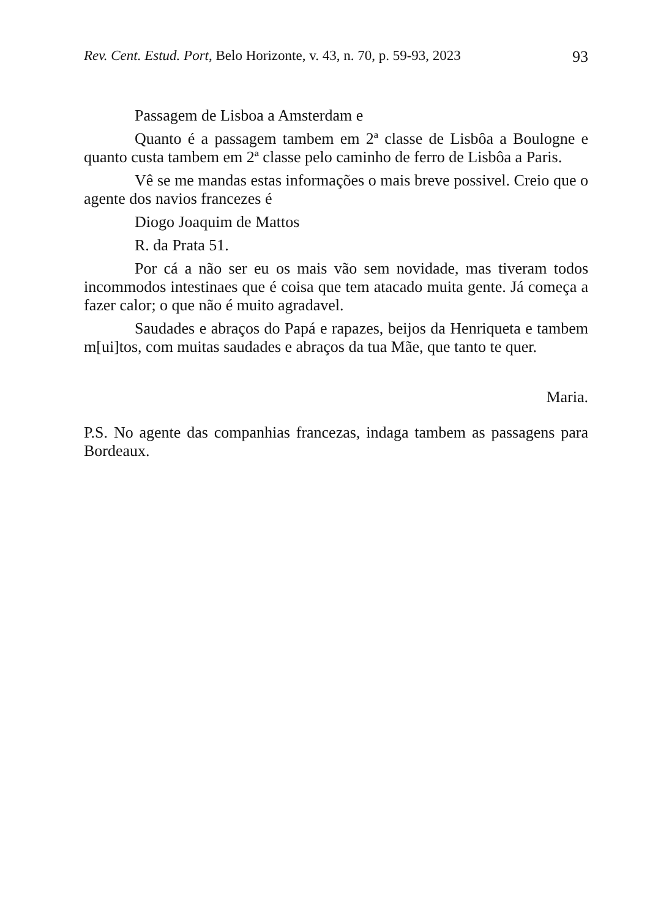Rev. Cent. Estud. Port, Belo Horizonte, v. 43, n. 70, p. 59-93, 2023 93
Passagem de Lisboa a Amsterdam e
Quanto é a passagem tambem em 2ª classe de Lisbôa a Boulogne e quanto custa tambem em 2ª classe pelo caminho de ferro de Lisbôa a Paris.
Vê se me mandas estas informações o mais breve possivel. Creio que o agente dos navios francezes é
Diogo Joaquim de Mattos
R. da Prata 51.
Por cá a não ser eu os mais vão sem novidade, mas tiveram todos incommodos intestinaes que é coisa que tem atacado muita gente. Já começa a fazer calor; o que não é muito agradavel.
Saudades e abraços do Papá e rapazes, beijos da Henriqueta e tambem m[ui]tos, com muitas saudades e abraços da tua Mãe, que tanto te quer.
Maria.
P.S. No agente das companhias francezas, indaga tambem as passagens para Bordeaux.